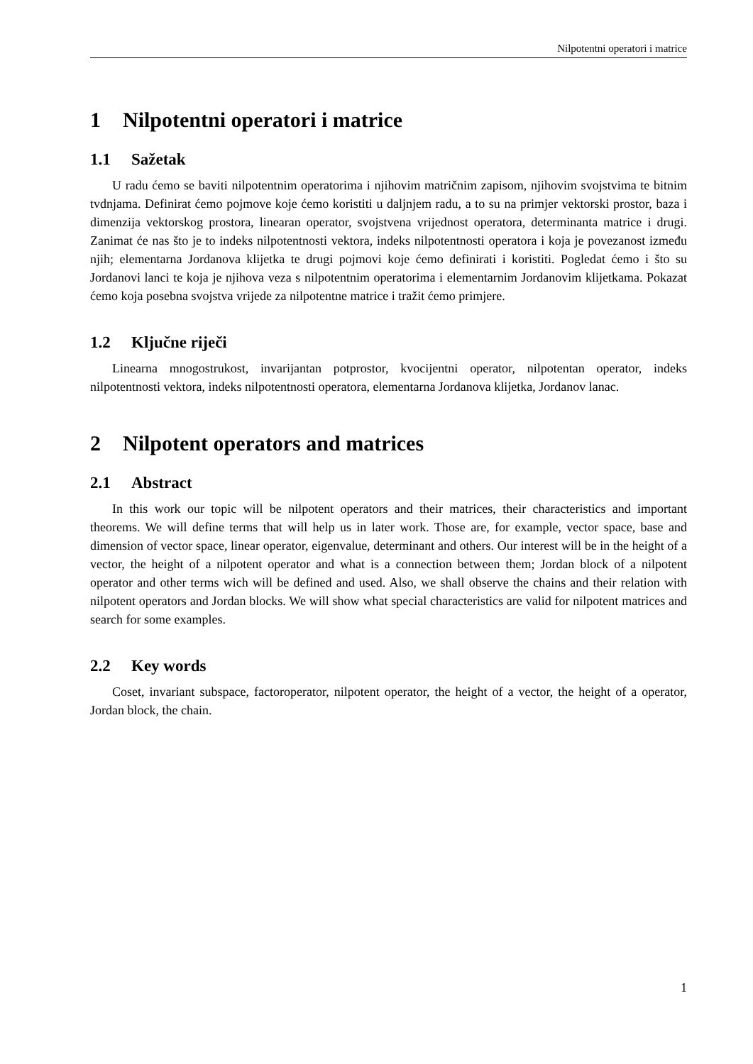Nilpotentni operatori i matrice
1 Nilpotentni operatori i matrice
1.1 Sažetak
U radu ćemo se baviti nilpotentnim operatorima i njihovim matričnim zapisom, njihovim svojstvima te bitnim tvdnjama. Definirat ćemo pojmove koje ćemo koristiti u daljnjem radu, a to su na primjer vektorski prostor, baza i dimenzija vektorskog prostora, linearan operator, svojstvena vrijednost operatora, determinanta matrice i drugi. Zanimat će nas što je to indeks nilpotentnosti vektora, indeks nilpotentnosti operatora i koja je povezanost između njih; elementarna Jordanova klijetka te drugi pojmovi koje ćemo definirati i koristiti. Pogledat ćemo i što su Jordanovi lanci te koja je njihova veza s nilpotentnim operatorima i elementarnim Jordanovim klijetkama. Pokazat ćemo koja posebna svojstva vrijede za nilpotentne matrice i tražit ćemo primjere.
1.2 Ključne riječi
Linearna mnogostrukost, invarijantan potprostor, kvocijentni operator, nilpotentan operator, indeks nilpotentnosti vektora, indeks nilpotentnosti operatora, elementarna Jordanova klijetka, Jordanov lanac.
2 Nilpotent operators and matrices
2.1 Abstract
In this work our topic will be nilpotent operators and their matrices, their characteristics and important theorems. We will define terms that will help us in later work. Those are, for example, vector space, base and dimension of vector space, linear operator, eigenvalue, determinant and others. Our interest will be in the height of a vector, the height of a nilpotent operator and what is a connection between them; Jordan block of a nilpotent operator and other terms wich will be defined and used. Also, we shall observe the chains and their relation with nilpotent operators and Jordan blocks. We will show what special characteristics are valid for nilpotent matrices and search for some examples.
2.2 Key words
Coset, invariant subspace, factoroperator, nilpotent operator, the height of a vector, the height of a operator, Jordan block, the chain.
1